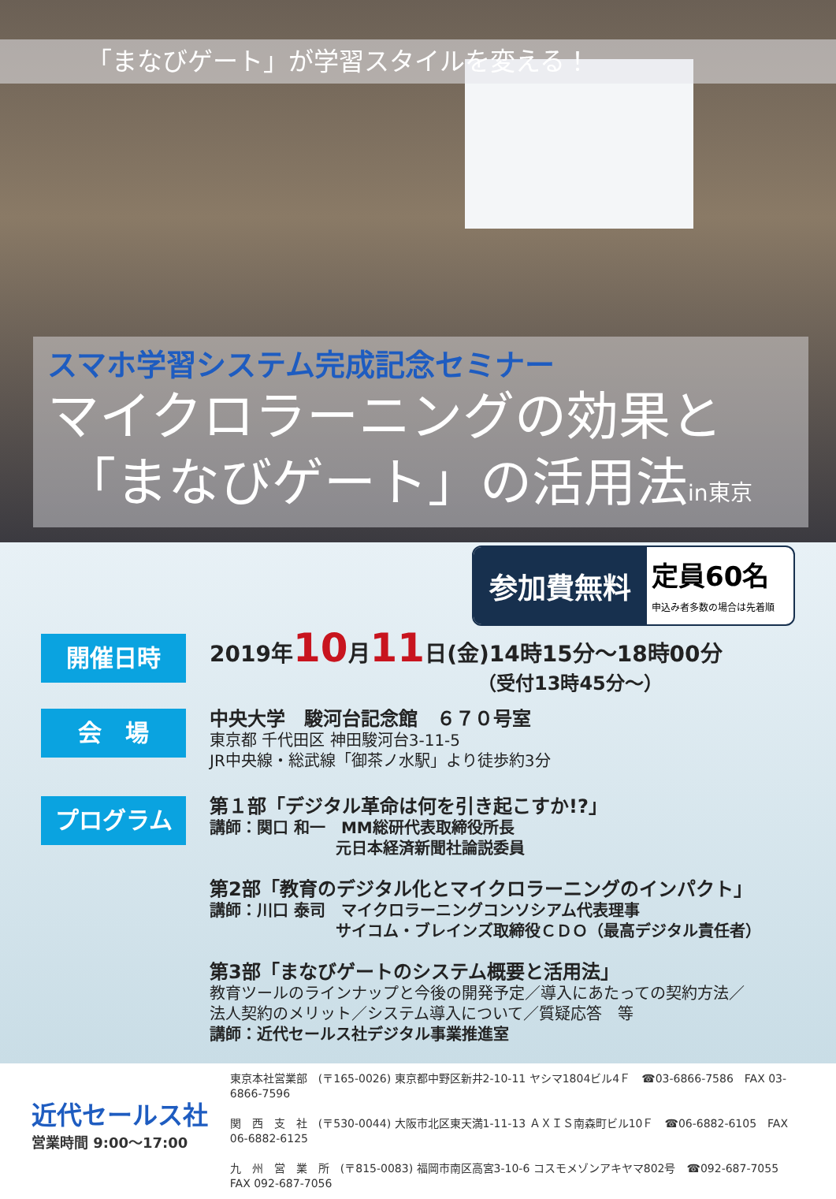「まなびゲート」が学習スタイルを変える！
スマホ学習システム完成記念セミナー
マイクロラーニングの効果と
「まなびゲート」の活用法in東京
参加費無料
定員60名
申込み者多数の場合は先着順
開催日時
2019年10月11日(金)14時15分～18時00分
（受付13時45分～）
会　場
中央大学　駿河台記念館　６７０号室
東京都 千代田区 神田駿河台3-11-5
JR中央線・総武線「御茶ノ水駅」より徒歩約3分
プログラム
第１部「デジタル革命は何を引き起こすか!?」
講師：関口 和一　MM総研代表取締役所長
　　　　　　　　元日本経済新聞社論説委員
第2部「教育のデジタル化とマイクロラーニングのインパクト」
講師：川口 泰司　マイクロラーニングコンソシアム代表理事
　　　　　　　　サイコム・ブレインズ取締役ＣＤＯ（最高デジタル責任者）
第3部「まなびゲートのシステム概要と活用法」
教育ツールのラインナップと今後の開発予定／導入にあたっての契約方法／
法人契約のメリット／システム導入について／質疑応答　等
講師：近代セールス社デジタル事業推進室
近代セールス社
営業時間 9:00～17:00
東京本社営業部　(〒165-0026) 東京都中野区新井2-10-11 ヤシマ1804ビル4Ｆ　☎03-6866-7586　FAX 03-6866-7596
関　西　支　社　(〒530-0044) 大阪市北区東天満1-11-13 ＡＸＩＳ南森町ビル10Ｆ　☎06-6882-6105　FAX 06-6882-6125
九　州　営　業　所　(〒815-0083) 福岡市南区高宮3-10-6 コスモメゾンアキヤマ802号　☎092-687-7055　FAX 092-687-7056